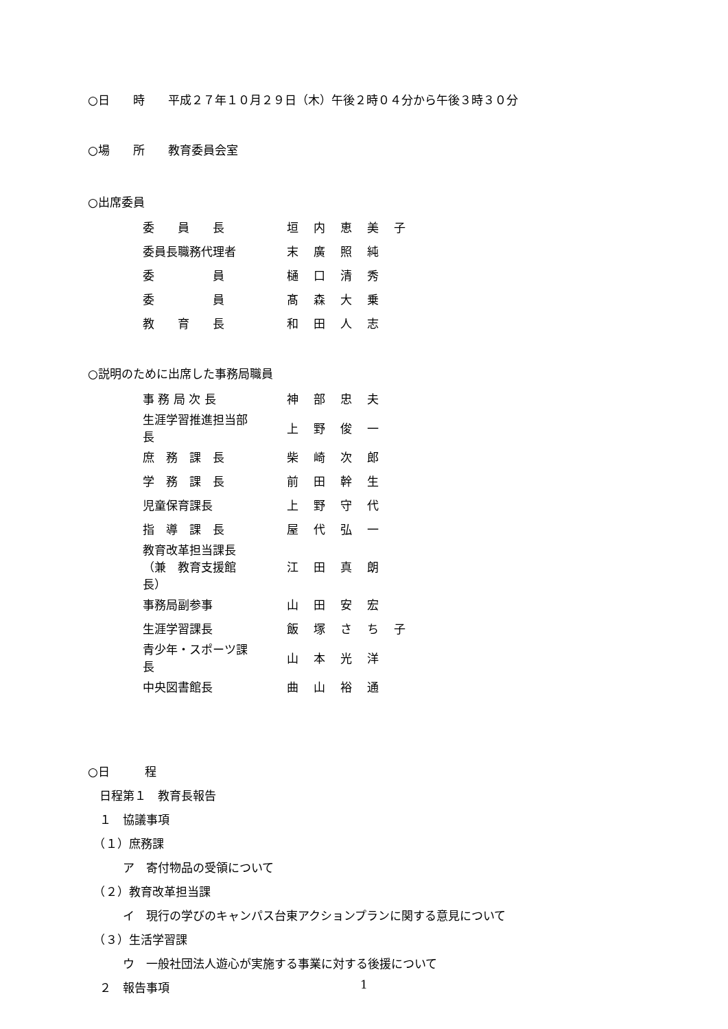○日　　時　　平成２７年１０月２９日（木）午後２時０４分から午後３時３０分
○場　　所　　教育委員会室
○出席委員
| 委 員 長 | 垣内恵美子 |
| 委員長職務代理者 | 末廣照純 |
| 委 員 | 樋口清秀 |
| 委 員 | 髙森大乗 |
| 教 育 長 | 和田人志 |
○説明のために出席した事務局職員
| 事 務 局 次 長 | 神部忠夫 |
| 生涯学習推進担当部長 | 上野俊一 |
| 庶 務 課 長 | 柴崎次郎 |
| 学 務 課 長 | 前田幹生 |
| 児童保育課長 | 上野守代 |
| 指 導 課 長 | 屋代弘一 |
| 教育改革担当課長 （兼 教育支援館長） | 江田真朗 |
| 事務局副参事 | 山田安宏 |
| 生涯学習課長 | 飯塚さち子 |
| 青少年・スポーツ課長 | 山本光洋 |
| 中央図書館長 | 曲山裕通 |
○日　　　程
　日程第１　教育長報告
　１　協議事項
　（１）庶務課
　　　ア　寄付物品の受領について
　（２）教育改革担当課
　　　イ　現行の学びのキャンパス台東アクションプランに関する意見について
　（３）生活学習課
　　　ウ　一般社団法人遊心が実施する事業に対する後援について
　２　報告事項
1